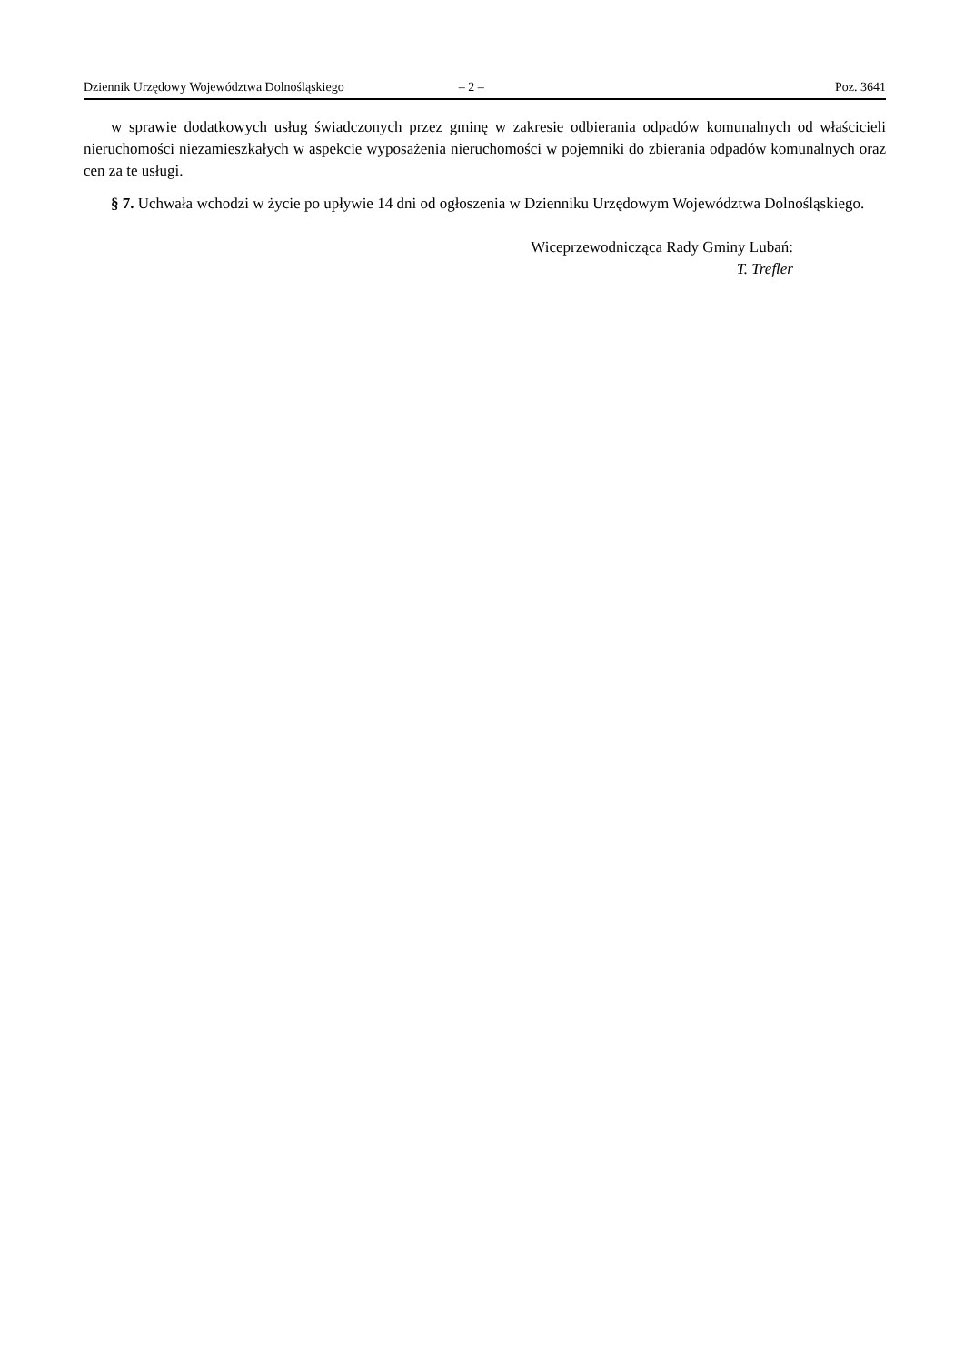Dziennik Urzędowy Województwa Dolnośląskiego – 2 – Poz. 3641
w sprawie dodatkowych usług świadczonych przez gminę w zakresie odbierania odpadów komunalnych od właścicieli nieruchomości niezamieszkałych w aspekcie wyposażenia nieruchomości w pojemniki do zbierania odpadów komunalnych oraz cen za te usługi.
§ 7. Uchwała wchodzi w życie po upływie 14 dni od ogłoszenia w Dzienniku Urzędowym Województwa Dolnośląskiego.
Wiceprzewodnicząca Rady Gminy Lubań:
T. Trefler